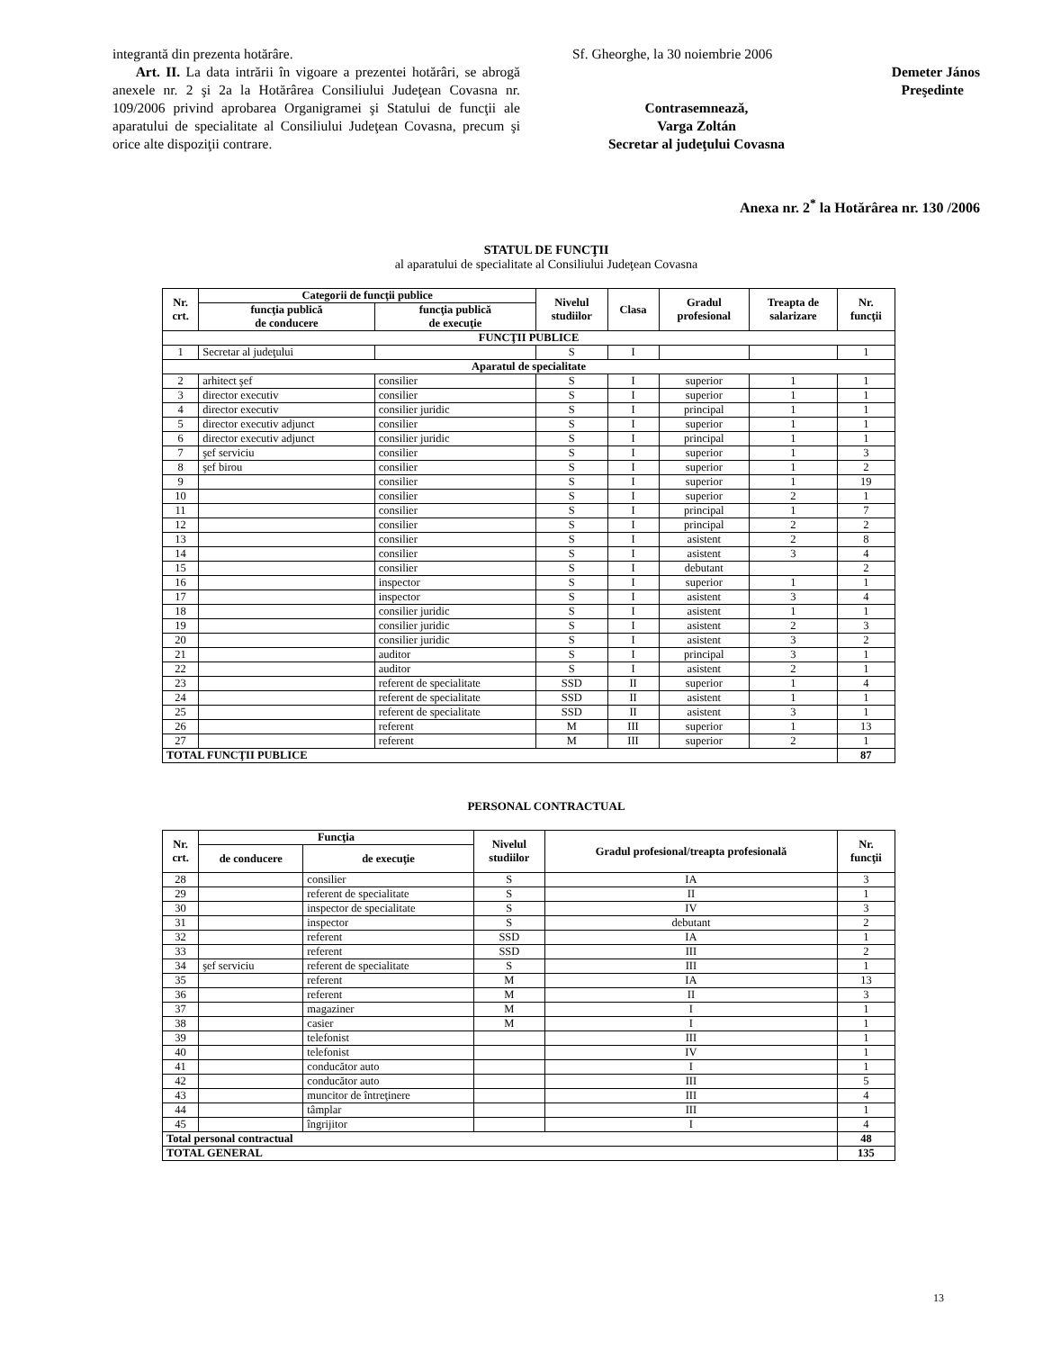integrantă din prezenta hotărâre.
Art. II. La data intrării în vigoare a prezentei hotărâri, se abrogă anexele nr. 2 şi 2a la Hotărârea Consiliului Judeţean Covasna nr. 109/2006 privind aprobarea Organigramei şi Statului de funcţii ale aparatului de specialitate al Consiliului Judeţean Covasna, precum şi orice alte dispoziţii contrare.
Sf. Gheorghe, la 30 noiembrie 2006
Demeter János
Preşedinte
Contrasemnează,
Varga Zoltán
Secretar al judeţului Covasna
Anexa nr. 2<sup>*</sup> la Hotărârea nr. 130 /2006
STATUL DE FUNCŢII
al aparatului de specialitate al Consiliului Judeţean Covasna
| Nr. crt. | Categorii de funcţii publice | | Nivelul studiilor | Clasa | Gradul profesional | Treapta de salarizare | Nr. funcţii |
| --- | --- | --- | --- | --- | --- | --- | --- |
| | funcţia publică de conducere | funcţia publică de execuţie | | | | | |
| FUNCŢII PUBLICE | | | | | | | |
| 1 | Secretar al judeţului | | S | I | | | 1 |
| Aparatul de specialitate | | | | | | | |
| 2 | arhitect şef | consilier | S | I | superior | 1 | 1 |
| 3 | director executiv | consilier | S | I | superior | 1 | 1 |
| 4 | director executiv | consilier juridic | S | I | principal | 1 | 1 |
| 5 | director executiv adjunct | consilier | S | I | superior | 1 | 1 |
| 6 | director executiv adjunct | consilier juridic | S | I | principal | 1 | 1 |
| 7 | şef serviciu | consilier | S | I | superior | 1 | 3 |
| 8 | şef birou | consilier | S | I | superior | 1 | 2 |
| 9 | | consilier | S | I | superior | 1 | 19 |
| 10 | | consilier | S | I | superior | 2 | 1 |
| 11 | | consilier | S | I | principal | 1 | 7 |
| 12 | | consilier | S | I | principal | 2 | 2 |
| 13 | | consilier | S | I | asistent | 2 | 8 |
| 14 | | consilier | S | I | asistent | 3 | 4 |
| 15 | | consilier | S | I | debutant | | 2 |
| 16 | | inspector | S | I | superior | 1 | 1 |
| 17 | | inspector | S | I | asistent | 3 | 4 |
| 18 | | consilier juridic | S | I | asistent | 1 | 1 |
| 19 | | consilier juridic | S | I | asistent | 2 | 3 |
| 20 | | consilier juridic | S | I | asistent | 3 | 2 |
| 21 | | auditor | S | I | principal | 3 | 1 |
| 22 | | auditor | S | I | asistent | 2 | 1 |
| 23 | | referent de specialitate | SSD | II | superior | 1 | 4 |
| 24 | | referent de specialitate | SSD | II | asistent | 1 | 1 |
| 25 | | referent de specialitate | SSD | II | asistent | 3 | 1 |
| 26 | | referent | M | III | superior | 1 | 13 |
| 27 | | referent | M | III | superior | 2 | 1 |
| TOTAL FUNCŢII PUBLICE | | | | | | | 87 |
PERSONAL CONTRACTUAL
| Nr. crt. | Funcţia | | Nivelul studiilor | Gradul profesional/treapta profesională | Nr. funcţii |
| --- | --- | --- | --- | --- | --- |
| | de conducere | de execuţie | | | |
| 28 | | consilier | S | IA | 3 |
| 29 | | referent de specialitate | S | II | 1 |
| 30 | | inspector de specialitate | S | IV | 3 |
| 31 | | inspector | S | debutant | 2 |
| 32 | | referent | SSD | IA | 1 |
| 33 | | referent | SSD | III | 2 |
| 34 | şef serviciu | referent de specialitate | S | III | 1 |
| 35 | | referent | M | IA | 13 |
| 36 | | referent | M | II | 3 |
| 37 | | magaziner | M | I | 1 |
| 38 | | casier | M | I | 1 |
| 39 | | telefonist | | III | 1 |
| 40 | | telefonist | | IV | 1 |
| 41 | | conducător auto | | I | 1 |
| 42 | | conducător auto | | III | 5 |
| 43 | | muncitor de întreţinere | | III | 4 |
| 44 | | tâmplar | | III | 1 |
| 45 | | îngrijitor | | I | 4 |
| Total personal contractual | | | | | 48 |
| TOTAL GENERAL | | | | | 135 |
13